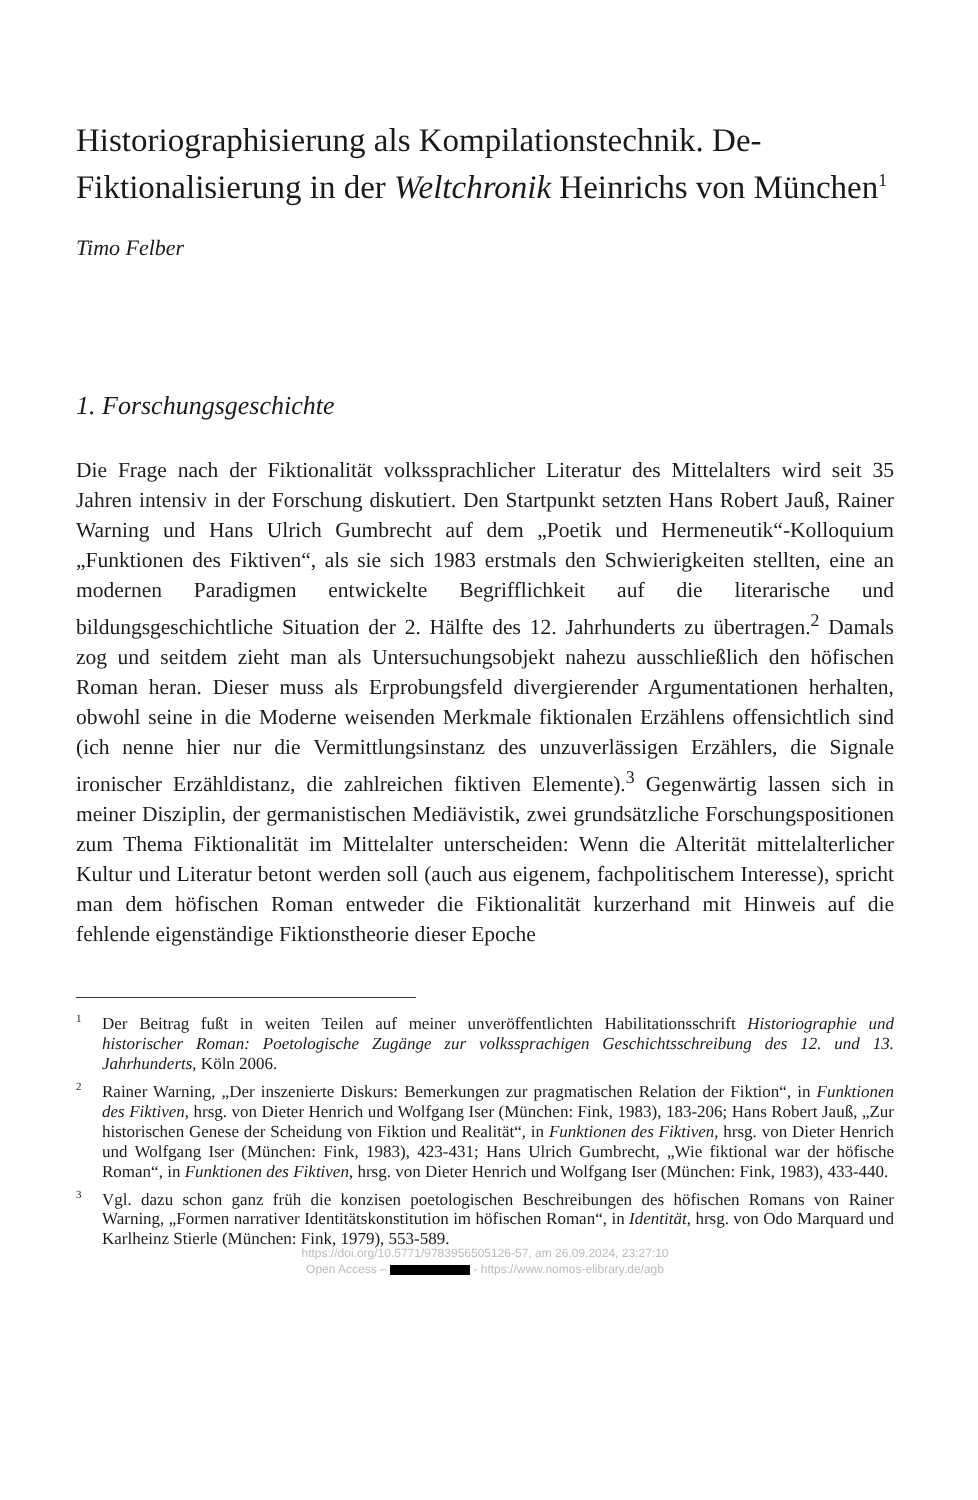Historiographisierung als Kompilationstechnik. De-Fiktionalisierung in der Weltchronik Heinrichs von München<sup>1</sup>
Timo Felber
1. Forschungsgeschichte
Die Frage nach der Fiktionalität volkssprachlicher Literatur des Mittelalters wird seit 35 Jahren intensiv in der Forschung diskutiert. Den Startpunkt setzten Hans Robert Jauß, Rainer Warning und Hans Ulrich Gumbrecht auf dem „Poetik und Hermeneutik“-Kolloquium „Funktionen des Fiktiven“, als sie sich 1983 erstmals den Schwierigkeiten stellten, eine an modernen Paradigmen entwickelte Begrifflichkeit auf die literarische und bildungsgeschichtliche Situation der 2. Hälfte des 12. Jahrhunderts zu übertragen.<sup>2</sup> Damals zog und seitdem zieht man als Untersuchungsobjekt nahezu ausschließlich den höfischen Roman heran. Dieser muss als Erprobungsfeld divergierender Argumentationen herhalten, obwohl seine in die Moderne weisenden Merkmale fiktionalen Erzählens offensichtlich sind (ich nenne hier nur die Vermittlungsinstanz des unzuverlässigen Erzählers, die Signale ironischer Erzähldistanz, die zahlreichen fiktiven Elemente).<sup>3</sup> Gegenwärtig lassen sich in meiner Disziplin, der germanistischen Mediävistik, zwei grundsätzliche Forschungspositionen zum Thema Fiktionalität im Mittelalter unterscheiden: Wenn die Alterität mittelalterlicher Kultur und Literatur betont werden soll (auch aus eigenem, fachpolitischem Interesse), spricht man dem höfischen Roman entweder die Fiktionalität kurzerhand mit Hinweis auf die fehlende eigenständige Fiktionstheorie dieser Epoche
<sup>1</sup> Der Beitrag fußt in weiten Teilen auf meiner unveröffentlichten Habilitationsschrift Historiographie und historischer Roman: Poetologische Zugänge zur volkssprachigen Geschichtsschreibung des 12. und 13. Jahrhunderts, Köln 2006.
<sup>2</sup> Rainer Warning, „Der inszenierte Diskurs: Bemerkungen zur pragmatischen Relation der Fiktion“, in Funktionen des Fiktiven, hrsg. von Dieter Henrich und Wolfgang Iser (München: Fink, 1983), 183-206; Hans Robert Jauß, „Zur historischen Genese der Scheidung von Fiktion und Realität“, in Funktionen des Fiktiven, hrsg. von Dieter Henrich und Wolfgang Iser (München: Fink, 1983), 423-431; Hans Ulrich Gumbrecht, „Wie fiktional war der höfische Roman“, in Funktionen des Fiktiven, hrsg. von Dieter Henrich und Wolfgang Iser (München: Fink, 1983), 433-440.
<sup>3</sup> Vgl. dazu schon ganz früh die konzisen poetologischen Beschreibungen des höfischen Romans von Rainer Warning, „Formen narrativer Identitätskonstitution im höfischen Roman“, in Identität, hrsg. von Odo Marquard und Karlheinz Stierle (München: Fink, 1979), 553-589.
https://doi.org/10.5771/9783956505126-57, am 26.09.2024, 23:27:10
Open Access – - https://www.nomos-elibrary.de/agb